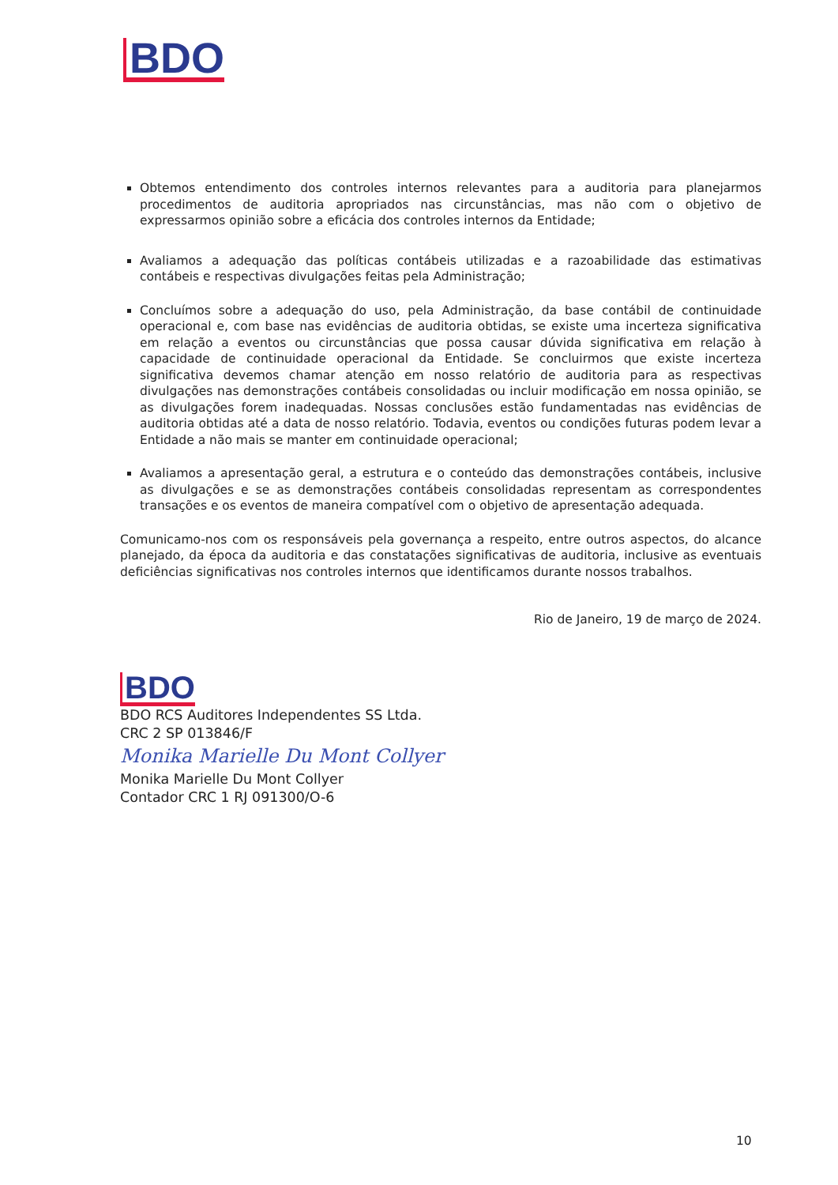BDO
Obtemos entendimento dos controles internos relevantes para a auditoria para planejarmos procedimentos de auditoria apropriados nas circunstâncias, mas não com o objetivo de expressarmos opinião sobre a eficácia dos controles internos da Entidade;
Avaliamos a adequação das políticas contábeis utilizadas e a razoabilidade das estimativas contábeis e respectivas divulgações feitas pela Administração;
Concluímos sobre a adequação do uso, pela Administração, da base contábil de continuidade operacional e, com base nas evidências de auditoria obtidas, se existe uma incerteza significativa em relação a eventos ou circunstâncias que possa causar dúvida significativa em relação à capacidade de continuidade operacional da Entidade. Se concluirmos que existe incerteza significativa devemos chamar atenção em nosso relatório de auditoria para as respectivas divulgações nas demonstrações contábeis consolidadas ou incluir modificação em nossa opinião, se as divulgações forem inadequadas. Nossas conclusões estão fundamentadas nas evidências de auditoria obtidas até a data de nosso relatório. Todavia, eventos ou condições futuras podem levar a Entidade a não mais se manter em continuidade operacional;
Avaliamos a apresentação geral, a estrutura e o conteúdo das demonstrações contábeis, inclusive as divulgações e se as demonstrações contábeis consolidadas representam as correspondentes transações e os eventos de maneira compatível com o objetivo de apresentação adequada.
Comunicamo-nos com os responsáveis pela governança a respeito, entre outros aspectos, do alcance planejado, da época da auditoria e das constatações significativas de auditoria, inclusive as eventuais deficiências significativas nos controles internos que identificamos durante nossos trabalhos.
Rio de Janeiro, 19 de março de 2024.
BDO
BDO RCS Auditores Independentes SS Ltda.
CRC 2 SP 013846/F
Monika Marielle Du Mont Collyer
Monika Marielle Du Mont Collyer
Contador CRC 1 RJ 091300/O-6
10